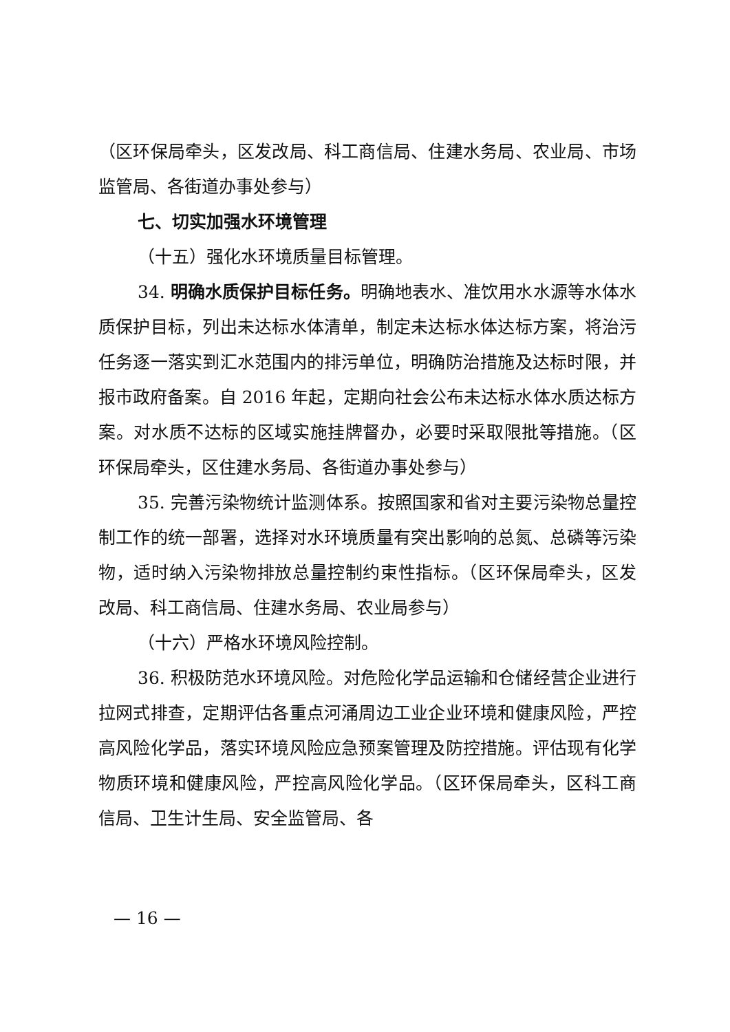（区环保局牵头，区发改局、科工商信局、住建水务局、农业局、市场监管局、各街道办事处参与）
七、切实加强水环境管理
（十五）强化水环境质量目标管理。
34. 明确水质保护目标任务。明确地表水、准饮用水水源等水体水质保护目标，列出未达标水体清单，制定未达标水体达标方案，将治污任务逐一落实到汇水范围内的排污单位，明确防治措施及达标时限，并报市政府备案。自 2016 年起，定期向社会公布未达标水体水质达标方案。对水质不达标的区域实施挂牌督办，必要时采取限批等措施。（区环保局牵头，区住建水务局、各街道办事处参与）
35. 完善污染物统计监测体系。按照国家和省对主要污染物总量控制工作的统一部署，选择对水环境质量有突出影响的总氮、总磷等污染物，适时纳入污染物排放总量控制约束性指标。（区环保局牵头，区发改局、科工商信局、住建水务局、农业局参与）
（十六）严格水环境风险控制。
36. 积极防范水环境风险。对危险化学品运输和仓储经营企业进行拉网式排查，定期评估各重点河涌周边工业企业环境和健康风险，严控高风险化学品，落实环境风险应急预案管理及防控措施。评估现有化学物质环境和健康风险，严控高风险化学品。（区环保局牵头，区科工商信局、卫生计生局、安全监管局、各
— 16 —